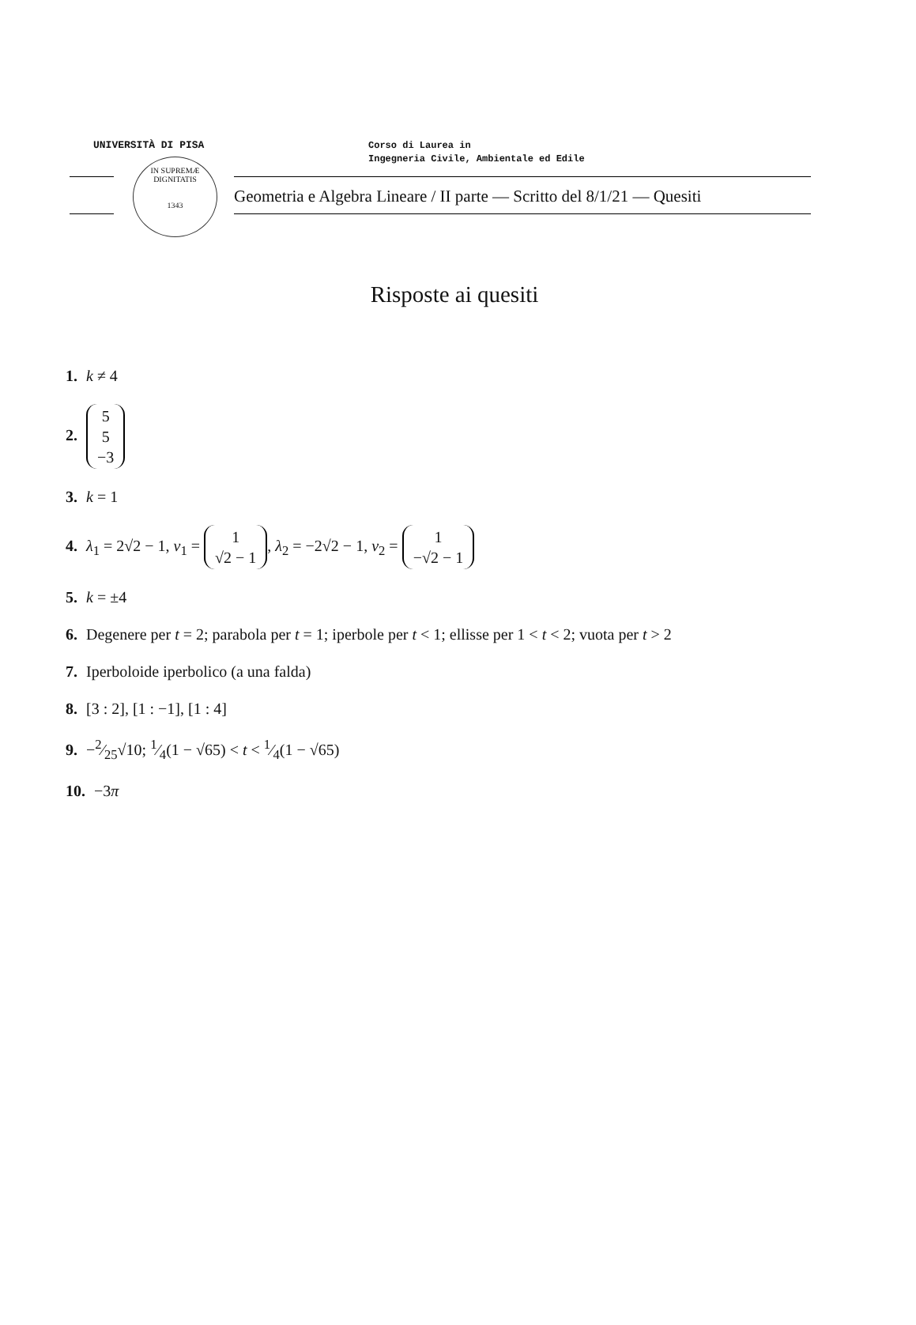UNIVERSITÀ DI PISA
Corso di Laurea in
Ingegneria Civile, Ambientale ed Edile
IN SUPREMÆ DIGNITATIS
1343
Geometria e Algebra Lineare / II parte — Scritto del 8/1/21 — Quesiti
Risposte ai quesiti
1. k ≠ 4
2. 5
5
−3
3. k = 1
4. λ<sub>1</sub> = 2√2 − 1, v<sub>1</sub> = 1
√2 − 1, λ<sub>2</sub> = −2√2 − 1, v<sub>2</sub> = 1
−√2 − 1
5. k = ±4
6. Degenere per t = 2; parabola per t = 1; iperbole per t < 1; ellisse per 1 < t < 2; vuota per t > 2
7. Iperboloide iperbolico (a una falda)
8. [3 : 2], [1 : −1], [1 : 4]
9. −2⁄25√10; 1⁄4(1 − √65) < t < 1⁄4(1 − √65)
10. −3π